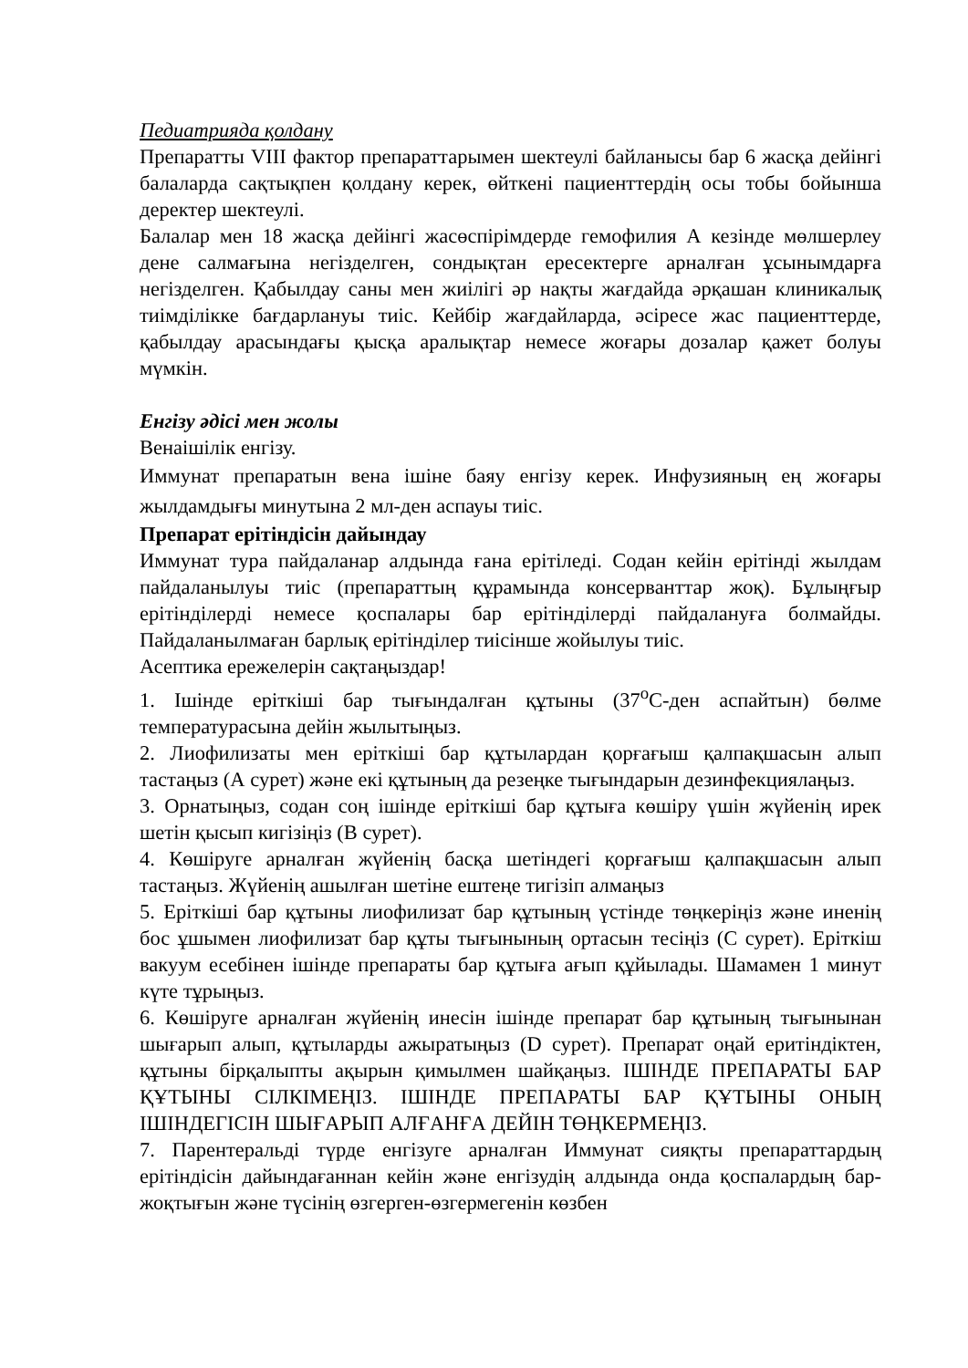Педиатрияда қолдану
Препаратты VIII фактор препараттарымен шектеулі байланысы бар 6 жасқа дейінгі балаларда сақтықпен қолдану керек, өйткені пациенттердің осы тобы бойынша деректер шектеулі.
Балалар мен 18 жасқа дейінгі жасөспірімдерде гемофилия А кезінде мөлшерлеу дене салмағына негізделген, сондықтан ересектерге арналған ұсынымдарға негізделген. Қабылдау саны мен жиілігі әр нақты жағдайда әрқашан клиникалық тиімділікке бағдарлануы тиіс. Кейбір жағдайларда, әсіресе жас пациенттерде, қабылдау арасындағы қысқа аралықтар немесе жоғары дозалар қажет болуы мүмкін.
Енгізу әдісі мен жолы
Венаішілік енгізу.
Иммунат препаратын вена ішіне баяу енгізу керек. Инфузияның ең жоғары жылдамдығы минутына 2 мл-ден аспауы тиіс.
Препарат ерітіндісін дайындау
Иммунат тура пайдаланар алдында ғана ерітіледі. Содан кейін ерітінді жылдам пайдаланылуы тиіс (препараттың құрамында консерванттар жоқ). Бұлыңғыр ерітінділерді немесе қоспалары бар ерітінділерді пайдалануға болмайды. Пайдаланылмаған барлық ерітінділер тиісінше жойылуы тиіс.
Асептика ережелерін сақтаңыздар!
1. Ішінде еріткіші бар тығындалған құтыны (37<sup>о</sup>С-ден аспайтын) бөлме температурасына дейін жылытыңыз.
2. Лиофилизаты мен еріткіші бар құтылардан қорғағыш қалпақшасын алып тастаңыз (А сурет) және екі құтының да резеңке тығындарын дезинфекциялаңыз.
3. Орнатыңыз, содан соң ішінде еріткіші бар құтыға көшіру үшін жүйенің ирек шетін қысып кигізіңіз (В сурет).
4. Көшіруге арналған жүйенің басқа шетіндегі қорғағыш қалпақшасын алып тастаңыз. Жүйенің ашылған шетіне ештеңе тигізіп алмаңыз
5. Еріткіші бар құтыны лиофилизат бар құтының үстінде төңкеріңіз және иненің бос ұшымен лиофилизат бар құты тығынының ортасын тесіңіз (С сурет). Еріткіш вакуум есебінен ішінде препараты бар құтыға ағып құйылады. Шамамен 1 минут күте тұрыңыз.
6. Көшіруге арналған жүйенің инесін ішінде препарат бар құтының тығынынан шығарып алып, құтыларды ажыратыңыз (D сурет). Препарат оңай еритіндіктен, құтыны бірқалыпты ақырын қимылмен шайқаңыз. ІШІНДЕ ПРЕПАРАТЫ БАР ҚҰТЫНЫ СІЛКІМЕҢІЗ. ІШІНДЕ ПРЕПАРАТЫ БАР ҚҰТЫНЫ ОНЫҢ ІШІНДЕГІСІН ШЫҒАРЫП АЛҒАНҒА ДЕЙІН ТӨҢКЕРМЕҢІЗ.
7. Парентеральді түрде енгізуге арналған Иммунат сияқты препараттардың ерітіндісін дайындағаннан кейін және енгізудің алдында онда қоспалардың бар-жоқтығын және түсінің өзгерген-өзгермегенін көзбен